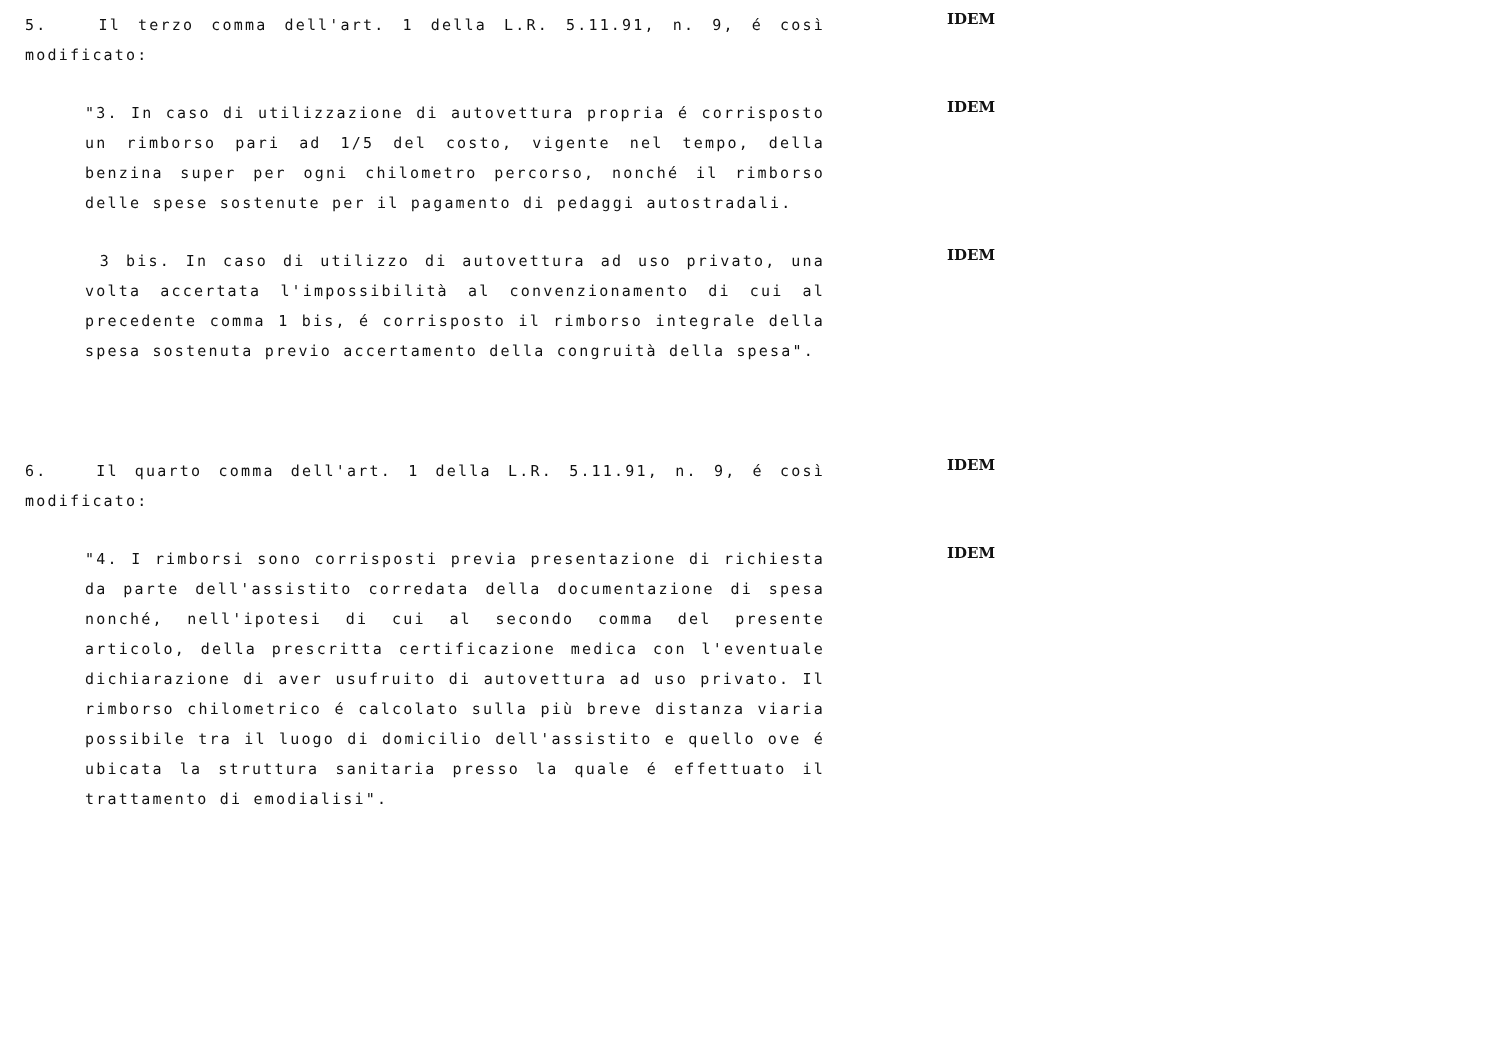5. Il terzo comma dell'art. 1 della L.R. 5.11.91, n. 9, é così modificato:
IDEM
"3. In caso di utilizzazione di autovettura propria é corrisposto un rimborso pari ad 1/5 del costo, vigente nel tempo, della benzina super per ogni chilometro percorso, nonché il rimborso delle spese sostenute per il pagamento di pedaggi autostradali.
IDEM
3 bis. In caso di utilizzo di autovettura ad uso privato, una volta accertata l'impossibilità al convenzionamento di cui al precedente comma 1 bis, é corrisposto il rimborso integrale della spesa sostenuta previo accertamento della congruità della spesa".
IDEM
6. Il quarto comma dell'art. 1 della L.R. 5.11.91, n. 9, é così modificato:
IDEM
"4. I rimborsi sono corrisposti previa presentazione di richiesta da parte dell'assistito corredata della documentazione di spesa nonché, nell'ipotesi di cui al secondo comma del presente articolo, della prescritta certificazione medica con l'eventuale dichiarazione di aver usufruito di autovettura ad uso privato. Il rimborso chilometrico é calcolato sulla più breve distanza viaria possibile tra il luogo di domicilio dell'assistito e quello ove é ubicata la struttura sanitaria presso la quale é effettuato il trattamento di emodialisi".
IDEM